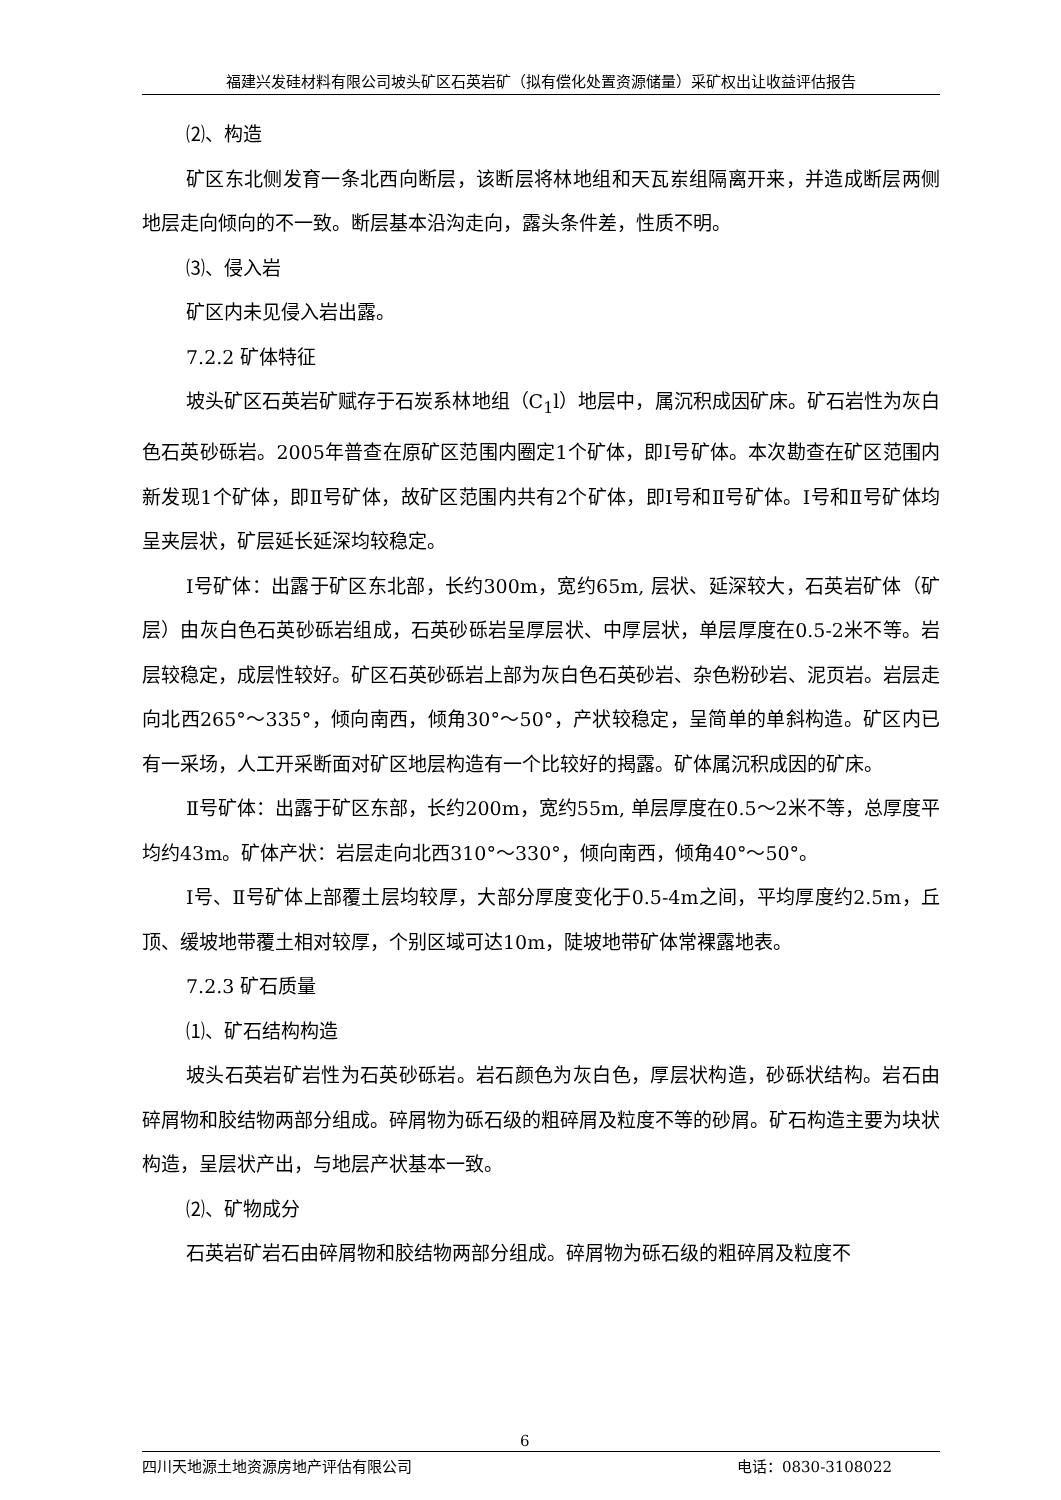福建兴发硅材料有限公司坡头矿区石英岩矿（拟有偿化处置资源储量）采矿权出让收益评估报告
⑵、构造
矿区东北侧发育一条北西向断层，该断层将林地组和天瓦岽组隔离开来，并造成断层两侧地层走向倾向的不一致。断层基本沿沟走向，露头条件差，性质不明。
⑶、侵入岩
矿区内未见侵入岩出露。
7.2.2 矿体特征
坡头矿区石英岩矿赋存于石炭系林地组（C<sub>1</sub>l）地层中，属沉积成因矿床。矿石岩性为灰白色石英砂砾岩。2005年普查在原矿区范围内圈定1个矿体，即Ⅰ号矿体。本次勘查在矿区范围内新发现1个矿体，即Ⅱ号矿体，故矿区范围内共有2个矿体，即Ⅰ号和Ⅱ号矿体。Ⅰ号和Ⅱ号矿体均呈夹层状，矿层延长延深均较稳定。
Ⅰ号矿体：出露于矿区东北部，长约300m，宽约65m, 层状、延深较大，石英岩矿体（矿层）由灰白色石英砂砾岩组成，石英砂砾岩呈厚层状、中厚层状，单层厚度在0.5-2米不等。岩层较稳定，成层性较好。矿区石英砂砾岩上部为灰白色石英砂岩、杂色粉砂岩、泥页岩。岩层走向北西265°～335°，倾向南西，倾角30°～50°，产状较稳定，呈简单的单斜构造。矿区内已有一采场，人工开采断面对矿区地层构造有一个比较好的揭露。矿体属沉积成因的矿床。
Ⅱ号矿体：出露于矿区东部，长约200m，宽约55m, 单层厚度在0.5～2米不等，总厚度平均约43m。矿体产状：岩层走向北西310°～330°，倾向南西，倾角40°～50°。
Ⅰ号、Ⅱ号矿体上部覆土层均较厚，大部分厚度变化于0.5-4m之间，平均厚度约2.5m，丘顶、缓坡地带覆土相对较厚，个别区域可达10m，陡坡地带矿体常裸露地表。
7.2.3 矿石质量
⑴、矿石结构构造
坡头石英岩矿岩性为石英砂砾岩。岩石颜色为灰白色，厚层状构造，砂砾状结构。岩石由碎屑物和胶结物两部分组成。碎屑物为砾石级的粗碎屑及粒度不等的砂屑。矿石构造主要为块状构造，呈层状产出，与地层产状基本一致。
⑵、矿物成分
石英岩矿岩石由碎屑物和胶结物两部分组成。碎屑物为砾石级的粗碎屑及粒度不
6
四川天地源土地资源房地产评估有限公司 电话：0830-3108022